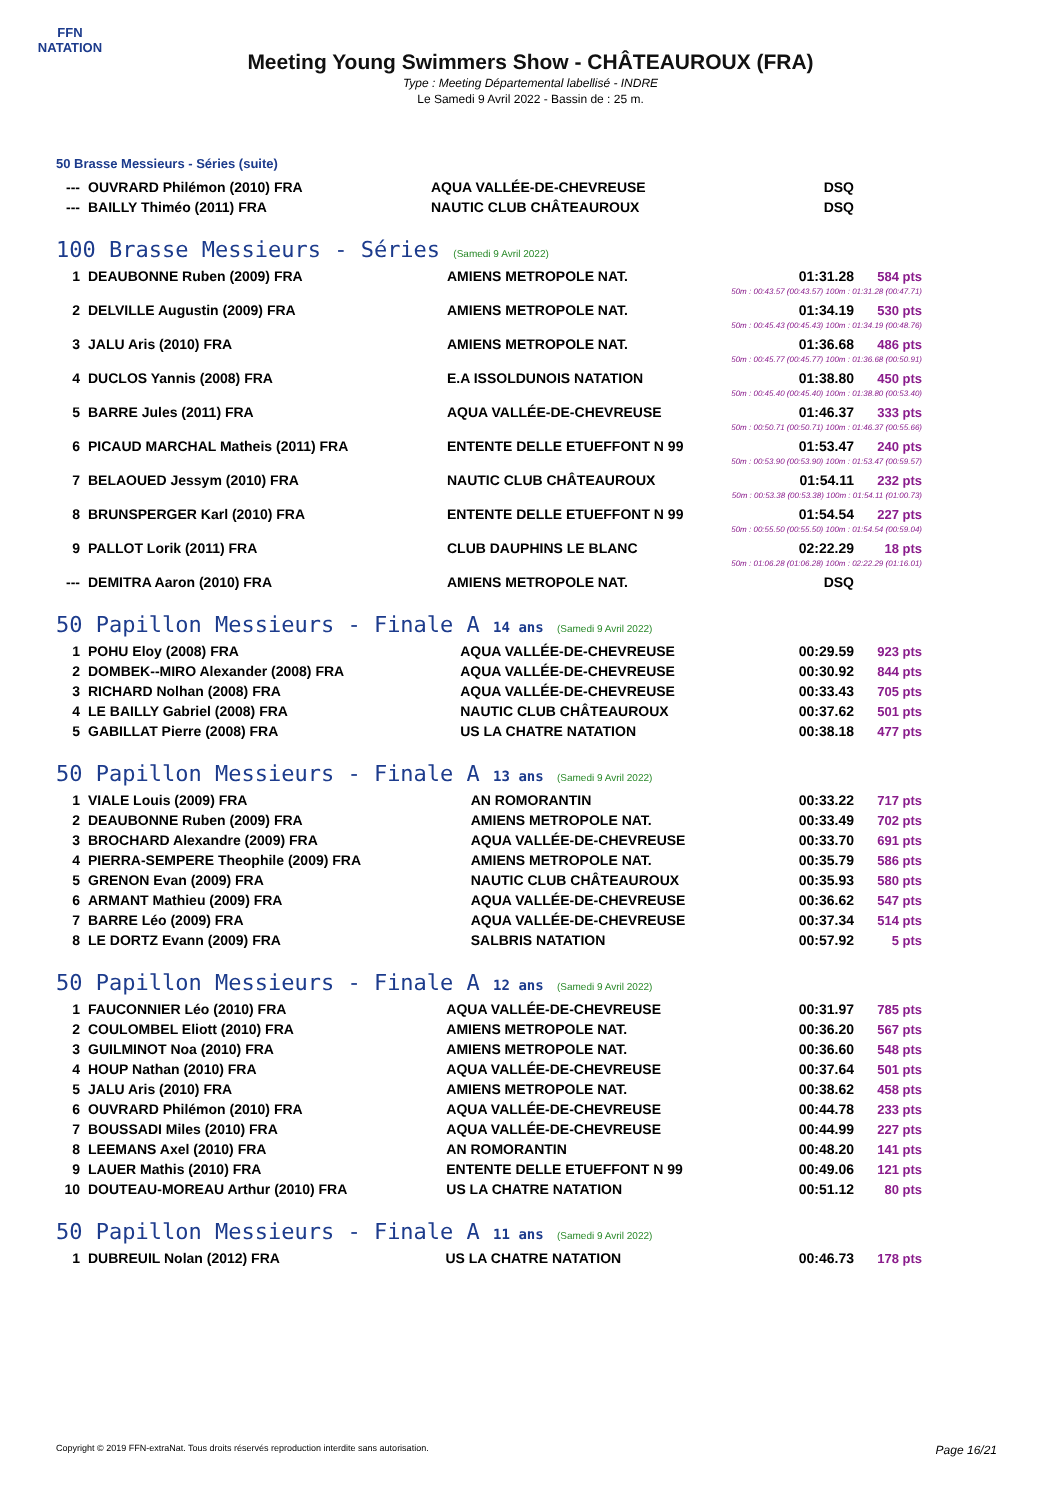FFN
NATATION
Meeting Young Swimmers Show - CHÂTEAUROUX (FRA)
Type : Meeting Départemental labellisé - INDRE
Le Samedi 9 Avril 2022 - Bassin de : 25 m.
50 Brasse Messieurs - Séries (suite)
| --- | OUVRARD Philémon (2010) FRA | AQUA VALLÉE-DE-CHEVREUSE | DSQ | |
| --- | BAILLY Thiméo (2011) FRA | NAUTIC CLUB CHÂTEAUROUX | DSQ | |
100 Brasse Messieurs - Séries (Samedi 9 Avril 2022)
| 1 | DEAUBONNE Ruben (2009) FRA | AMIENS METROPOLE NAT. | 01:31.28 | 584 pts |
| 50m : 00:43.57 (00:43.57) 100m : 01:31.28 (00:47.71) | | | | |
| 2 | DELVILLE Augustin (2009) FRA | AMIENS METROPOLE NAT. | 01:34.19 | 530 pts |
| 50m : 00:45.43 (00:45.43) 100m : 01:34.19 (00:48.76) | | | | |
| 3 | JALU Aris (2010) FRA | AMIENS METROPOLE NAT. | 01:36.68 | 486 pts |
| 50m : 00:45.77 (00:45.77) 100m : 01:36.68 (00:50.91) | | | | |
| 4 | DUCLOS Yannis (2008) FRA | E.A ISSOLDUNOIS NATATION | 01:38.80 | 450 pts |
| 50m : 00:45.40 (00:45.40) 100m : 01:38.80 (00:53.40) | | | | |
| 5 | BARRE Jules (2011) FRA | AQUA VALLÉE-DE-CHEVREUSE | 01:46.37 | 333 pts |
| 50m : 00:50.71 (00:50.71) 100m : 01:46.37 (00:55.66) | | | | |
| 6 | PICAUD MARCHAL Matheis (2011) FRA | ENTENTE DELLE ETUEFFONT N 99 | 01:53.47 | 240 pts |
| 50m : 00:53.90 (00:53.90) 100m : 01:53.47 (00:59.57) | | | | |
| 7 | BELAOUED Jessym (2010) FRA | NAUTIC CLUB CHÂTEAUROUX | 01:54.11 | 232 pts |
| 50m : 00:53.38 (00:53.38) 100m : 01:54.11 (01:00.73) | | | | |
| 8 | BRUNSPERGER Karl (2010) FRA | ENTENTE DELLE ETUEFFONT N 99 | 01:54.54 | 227 pts |
| 50m : 00:55.50 (00:55.50) 100m : 01:54.54 (00:59.04) | | | | |
| 9 | PALLOT Lorik (2011) FRA | CLUB DAUPHINS LE BLANC | 02:22.29 | 18 pts |
| 50m : 01:06.28 (01:06.28) 100m : 02:22.29 (01:16.01) | | | | |
| --- | DEMITRA Aaron (2010) FRA | AMIENS METROPOLE NAT. | DSQ | |
50 Papillon Messieurs - Finale A 14 ans (Samedi 9 Avril 2022)
| 1 | POHU Eloy (2008) FRA | AQUA VALLÉE-DE-CHEVREUSE | 00:29.59 | 923 pts |
| 2 | DOMBEK--MIRO Alexander (2008) FRA | AQUA VALLÉE-DE-CHEVREUSE | 00:30.92 | 844 pts |
| 3 | RICHARD Nolhan (2008) FRA | AQUA VALLÉE-DE-CHEVREUSE | 00:33.43 | 705 pts |
| 4 | LE BAILLY Gabriel (2008) FRA | NAUTIC CLUB CHÂTEAUROUX | 00:37.62 | 501 pts |
| 5 | GABILLAT Pierre (2008) FRA | US LA CHATRE NATATION | 00:38.18 | 477 pts |
50 Papillon Messieurs - Finale A 13 ans (Samedi 9 Avril 2022)
| 1 | VIALE Louis (2009) FRA | AN ROMORANTIN | 00:33.22 | 717 pts |
| 2 | DEAUBONNE Ruben (2009) FRA | AMIENS METROPOLE NAT. | 00:33.49 | 702 pts |
| 3 | BROCHARD Alexandre (2009) FRA | AQUA VALLÉE-DE-CHEVREUSE | 00:33.70 | 691 pts |
| 4 | PIERRA-SEMPERE Theophile (2009) FRA | AMIENS METROPOLE NAT. | 00:35.79 | 586 pts |
| 5 | GRENON Evan (2009) FRA | NAUTIC CLUB CHÂTEAUROUX | 00:35.93 | 580 pts |
| 6 | ARMANT Mathieu (2009) FRA | AQUA VALLÉE-DE-CHEVREUSE | 00:36.62 | 547 pts |
| 7 | BARRE Léo (2009) FRA | AQUA VALLÉE-DE-CHEVREUSE | 00:37.34 | 514 pts |
| 8 | LE DORTZ Evann (2009) FRA | SALBRIS NATATION | 00:57.92 | 5 pts |
50 Papillon Messieurs - Finale A 12 ans (Samedi 9 Avril 2022)
| 1 | FAUCONNIER Léo (2010) FRA | AQUA VALLÉE-DE-CHEVREUSE | 00:31.97 | 785 pts |
| 2 | COULOMBEL Eliott (2010) FRA | AMIENS METROPOLE NAT. | 00:36.20 | 567 pts |
| 3 | GUILMINOT Noa (2010) FRA | AMIENS METROPOLE NAT. | 00:36.60 | 548 pts |
| 4 | HOUP Nathan (2010) FRA | AQUA VALLÉE-DE-CHEVREUSE | 00:37.64 | 501 pts |
| 5 | JALU Aris (2010) FRA | AMIENS METROPOLE NAT. | 00:38.62 | 458 pts |
| 6 | OUVRARD Philémon (2010) FRA | AQUA VALLÉE-DE-CHEVREUSE | 00:44.78 | 233 pts |
| 7 | BOUSSADI Miles (2010) FRA | AQUA VALLÉE-DE-CHEVREUSE | 00:44.99 | 227 pts |
| 8 | LEEMANS Axel (2010) FRA | AN ROMORANTIN | 00:48.20 | 141 pts |
| 9 | LAUER Mathis (2010) FRA | ENTENTE DELLE ETUEFFONT N 99 | 00:49.06 | 121 pts |
| 10 | DOUTEAU-MOREAU Arthur (2010) FRA | US LA CHATRE NATATION | 00:51.12 | 80 pts |
50 Papillon Messieurs - Finale A 11 ans (Samedi 9 Avril 2022)
| 1 | DUBREUIL Nolan (2012) FRA | US LA CHATRE NATATION | 00:46.73 | 178 pts |
Copyright © 2019 FFN-extraNat. Tous droits réservés reproduction interdite sans autorisation. Page 16/21